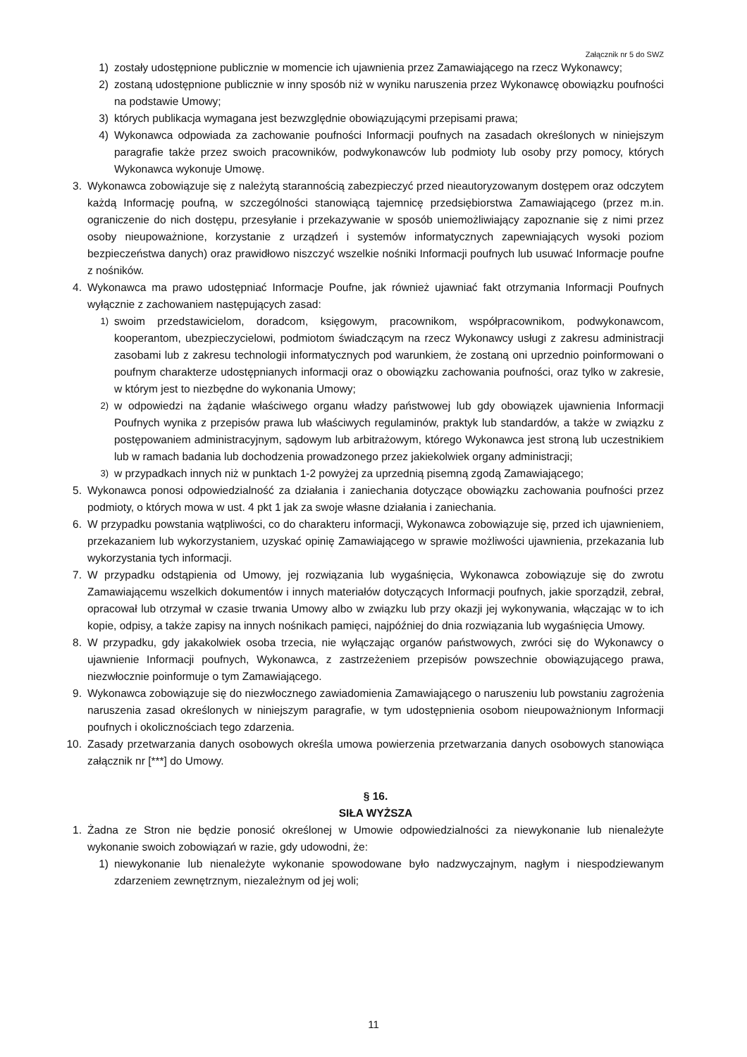Załącznik nr 5 do SWZ
1) zostały udostępnione publicznie w momencie ich ujawnienia przez Zamawiającego na rzecz Wykonawcy;
2) zostaną udostępnione publicznie w inny sposób niż w wyniku naruszenia przez Wykonawcę obowiązku poufności na podstawie Umowy;
3) których publikacja wymagana jest bezwzględnie obowiązującymi przepisami prawa;
4) Wykonawca odpowiada za zachowanie poufności Informacji poufnych na zasadach określonych w niniejszym paragrafie także przez swoich pracowników, podwykonawców lub podmioty lub osoby przy pomocy, których Wykonawca wykonuje Umowę.
3. Wykonawca zobowiązuje się z należytą starannością zabezpieczyć przed nieautoryzowanym dostępem oraz odczytem każdą Informację poufną, w szczególności stanowiącą tajemnicę przedsiębiorstwa Zamawiającego (przez m.in. ograniczenie do nich dostępu, przesyłanie i przekazywanie w sposób uniemożliwiający zapoznanie się z nimi przez osoby nieupoważnione, korzystanie z urządzeń i systemów informatycznych zapewniających wysoki poziom bezpieczeństwa danych) oraz prawidłowo niszczyć wszelkie nośniki Informacji poufnych lub usuwać Informacje poufne z nośników.
4. Wykonawca ma prawo udostępniać Informacje Poufne, jak również ujawniać fakt otrzymania Informacji Poufnych wyłącznie z zachowaniem następujących zasad:
1) swoim przedstawicielom, doradcom, księgowym, pracownikom, współpracownikom, podwykonawcom, kooperantom, ubezpieczycielowi, podmiotom świadczącym na rzecz Wykonawcy usługi z zakresu administracji zasobami lub z zakresu technologii informatycznych pod warunkiem, że zostaną oni uprzednio poinformowani o poufnym charakterze udostępnianych informacji oraz o obowiązku zachowania poufności, oraz tylko w zakresie, w którym jest to niezbędne do wykonania Umowy;
2) w odpowiedzi na żądanie właściwego organu władzy państwowej lub gdy obowiązek ujawnienia Informacji Poufnych wynika z przepisów prawa lub właściwych regulaminów, praktyk lub standardów, a także w związku z postępowaniem administracyjnym, sądowym lub arbitrażowym, którego Wykonawca jest stroną lub uczestnikiem lub w ramach badania lub dochodzenia prowadzonego przez jakiekolwiek organy administracji;
3) w przypadkach innych niż w punktach 1-2 powyżej za uprzednią pisemną zgodą Zamawiającego;
5. Wykonawca ponosi odpowiedzialność za działania i zaniechania dotyczące obowiązku zachowania poufności przez podmioty, o których mowa w ust. 4 pkt 1 jak za swoje własne działania i zaniechania.
6. W przypadku powstania wątpliwości, co do charakteru informacji, Wykonawca zobowiązuje się, przed ich ujawnieniem, przekazaniem lub wykorzystaniem, uzyskać opinię Zamawiającego w sprawie możliwości ujawnienia, przekazania lub wykorzystania tych informacji.
7. W przypadku odstąpienia od Umowy, jej rozwiązania lub wygaśnięcia, Wykonawca zobowiązuje się do zwrotu Zamawiającemu wszelkich dokumentów i innych materiałów dotyczących Informacji poufnych, jakie sporządził, zebrał, opracował lub otrzymał w czasie trwania Umowy albo w związku lub przy okazji jej wykonywania, włączając w to ich kopie, odpisy, a także zapisy na innych nośnikach pamięci, najpóźniej do dnia rozwiązania lub wygaśnięcia Umowy.
8. W przypadku, gdy jakakolwiek osoba trzecia, nie wyłączając organów państwowych, zwróci się do Wykonawcy o ujawnienie Informacji poufnych, Wykonawca, z zastrzeżeniem przepisów powszechnie obowiązującego prawa, niezwłocznie poinformuje o tym Zamawiającego.
9. Wykonawca zobowiązuje się do niezwłocznego zawiadomienia Zamawiającego o naruszeniu lub powstaniu zagrożenia naruszenia zasad określonych w niniejszym paragrafie, w tym udostępnienia osobom nieupoważnionym Informacji poufnych i okolicznościach tego zdarzenia.
10. Zasady przetwarzania danych osobowych określa umowa powierzenia przetwarzania danych osobowych stanowiąca załącznik nr [***] do Umowy.
§ 16.
SIŁA WYŻSZA
1. Żadna ze Stron nie będzie ponosić określonej w Umowie odpowiedzialności za niewykonanie lub nienależyte wykonanie swoich zobowiązań w razie, gdy udowodni, że:
1) niewykonanie lub nienależyte wykonanie spowodowane było nadzwyczajnym, nagłym i niespodziewanym zdarzeniem zewnętrznym, niezależnym od jej woli;
11